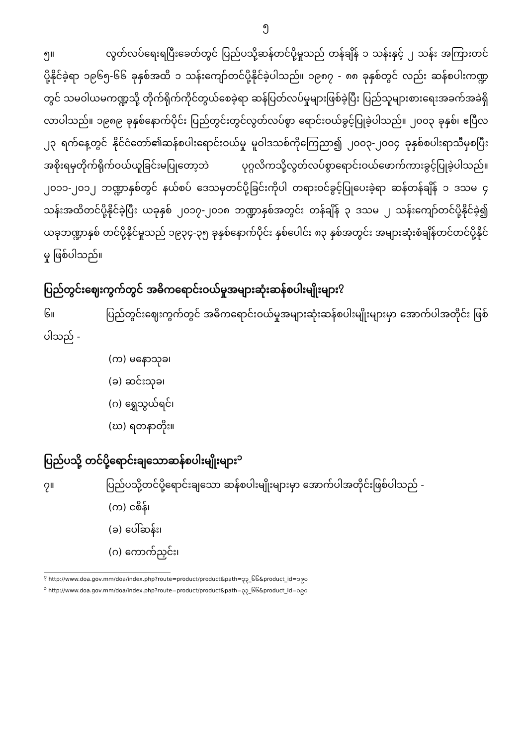၅
၅။ လွတ်လပ်ရေးရပြီးခေတ်တွင် ပြည်ပသို့ဆန်တင်ပို့မှုသည် တန်ချိန် ၁ သန်းနှင့် ၂ သန်း အကြားတင်ပို့နိုင်ခဲ့ရာ ၁၉၆၅-၆၆ ခုနှစ်အထိ ၁ သန်းကျော်တင်ပို့နိုင်ခဲ့ပါသည်။ ၁၉၈၇ - ၈၈ ခုနှစ်တွင် လည်း ဆန်စပါးကဏ္ဍတွင် သမဝါယမကဏ္ဍသို့ တိုက်ရိုက်ကိုင်တွယ်စေခဲ့ရာ ဆန်ပြတ်လပ်မှုများဖြစ်ခဲ့ပြီး ပြည်သူများစားရေးအခက်အခဲရှိလာပါသည်။ ၁၉၈၉ ခုနှစ်နောက်ပိုင်း ပြည်တွင်းတွင်လွတ်လပ်စွာ ရောင်းဝယ်ခွင့်ပြုခဲ့ပါသည်။ ၂၀၀၃ ခုနှစ်၊ ဧပြီလ ၂၃ ရက်နေ့တွင် နိုင်ငံတော်၏ဆန်စပါးရောင်းဝယ်မှု မူဝါဒသစ်ကိုကြေညာ၍ ၂၀၀၃-၂၀၀၄ ခုနှစ်စပါးရာသီမှစပြီး အစိုးရမှတိုက်ရိုက်ဝယ်ယူခြင်းမပြုတော့ဘဲ ပုဂ္ဂလိကသို့လွတ်လပ်စွာရောင်းဝယ်ဖောက်ကားခွင့်ပြုခဲ့ပါသည်။ ၂၀၁၁-၂၀၁၂ ဘဏ္ဍာနှစ်တွင် နယ်စပ် ဒေသမှတင်ပို့ခြင်းကိုပါ တရားဝင်ခွင့်ပြုပေးခဲ့ရာ ဆန်တန်ချိန် ၁ ဒသမ ၄ သန်းအထိတင်ပို့နိုင်ခဲ့ပြီး ယခုနှစ် ၂၀၁၇-၂၀၁၈ ဘဏ္ဍာနှစ်အတွင်း တန်ချိန် ၃ ဒသမ ၂ သန်းကျော်တင်ပို့နိုင်ခဲ့၍ ယခုဘဏ္ဍာနှစ် တင်ပို့နိုင်မှုသည် ၁၉၃၄-၃၅ ခုနှစ်နောက်ပိုင်း နှစ်ပေါင်း ၈၃ နှစ်အတွင်း အများဆုံးစံချိန်တင်တင်ပို့နိုင်မှု ဖြစ်ပါသည်။
ပြည်တွင်းဈေးကွက်တွင် အဓိကရောင်းဝယ်မှုအများဆုံးဆန်စပါးမျိုးများ<sup>၇</sup>
၆။ ပြည်တွင်းဈေးကွက်တွင် အဓိကရောင်းဝယ်မှုအများဆုံးဆန်စပါးမျိုးများမှာ အောက်ပါအတိုင်း ဖြစ်ပါသည် -
(က) မနောသုခ၊
(ခ) ဆင်းသုခ၊
(ဂ) ရွှေသွယ်ရင်၊
(ဃ) ရတနာတိုး။
ပြည်ပသို့ တင်ပို့ရောင်းချသောဆန်စပါးမျိုးများ<sup>၁</sup>
၇။ ပြည်ပသို့တင်ပို့ရောင်းချသော ဆန်စပါးမျိုးများမှာ အောက်ပါအတိုင်းဖြစ်ပါသည် -
(က) ငစိန်၊
(ခ) ပေါ်ဆန်း၊
(ဂ) ကောက်ညှင်း၊
<sup>၇</sup> http://www.doa.gov.mm/doa/index.php?route=product/product&path=၃၃_၆၆&product_id=၁၉၀
<sup>၁</sup> http://www.doa.gov.mm/doa/index.php?route=product/product&path=၃၃_၆၆&product_id=၁၉၀